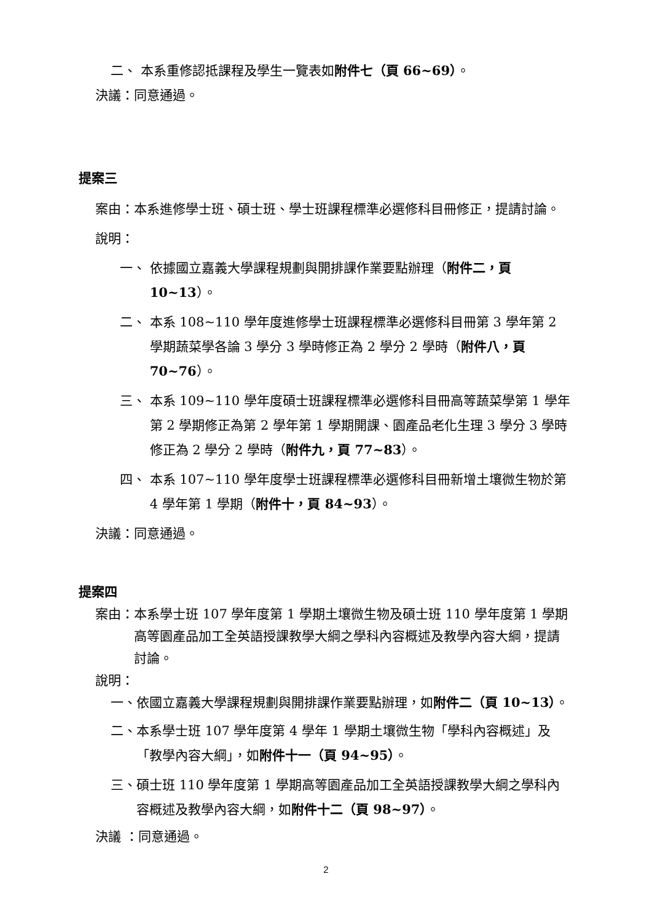二、 本系重修認抵課程及學生一覽表如附件七（頁 66~69）。
決議：同意通過。
提案三
案由： 本系進修學士班、碩士班、學士班課程標準必選修科目冊修正，提請討論。
說明：
一、 依據國立嘉義大學課程規劃與開排課作業要點辦理（附件二，頁 10~13）。
二、 本系 108~110 學年度進修學士班課程標準必選修科目冊第 3 學年第 2 學期蔬菜學各論 3 學分 3 學時修正為 2 學分 2 學時（附件八，頁 70~76）。
三、 本系 109~110 學年度碩士班課程標準必選修科目冊高等蔬菜學第 1 學年第 2 學期修正為第 2 學年第 1 學期開課、園產品老化生理 3 學分 3 學時修正為 2 學分 2 學時（附件九，頁 77~83）。
四、 本系 107~110 學年度學士班課程標準必選修科目冊新增土壤微生物於第 4 學年第 1 學期（附件十，頁 84~93）。
決議：同意通過。
提案四
案由： 本系學士班 107 學年度第 1 學期土壤微生物及碩士班 110 學年度第 1 學期高等園產品加工全英語授課教學大綱之學科內容概述及教學內容大綱，提請討論。
說明：
一、 依國立嘉義大學課程規劃與開排課作業要點辦理，如附件二（頁 10~13）。
二、 本系學士班 107 學年度第 4 學年 1 學期土壤微生物「學科內容概述」及「教學內容大綱」，如附件十一（頁 94~95）。
三、 碩士班 110 學年度第 1 學期高等園產品加工全英語授課教學大綱之學科內容概述及教學內容大綱，如附件十二（頁 98~97）。
決議 ：同意通過。
2